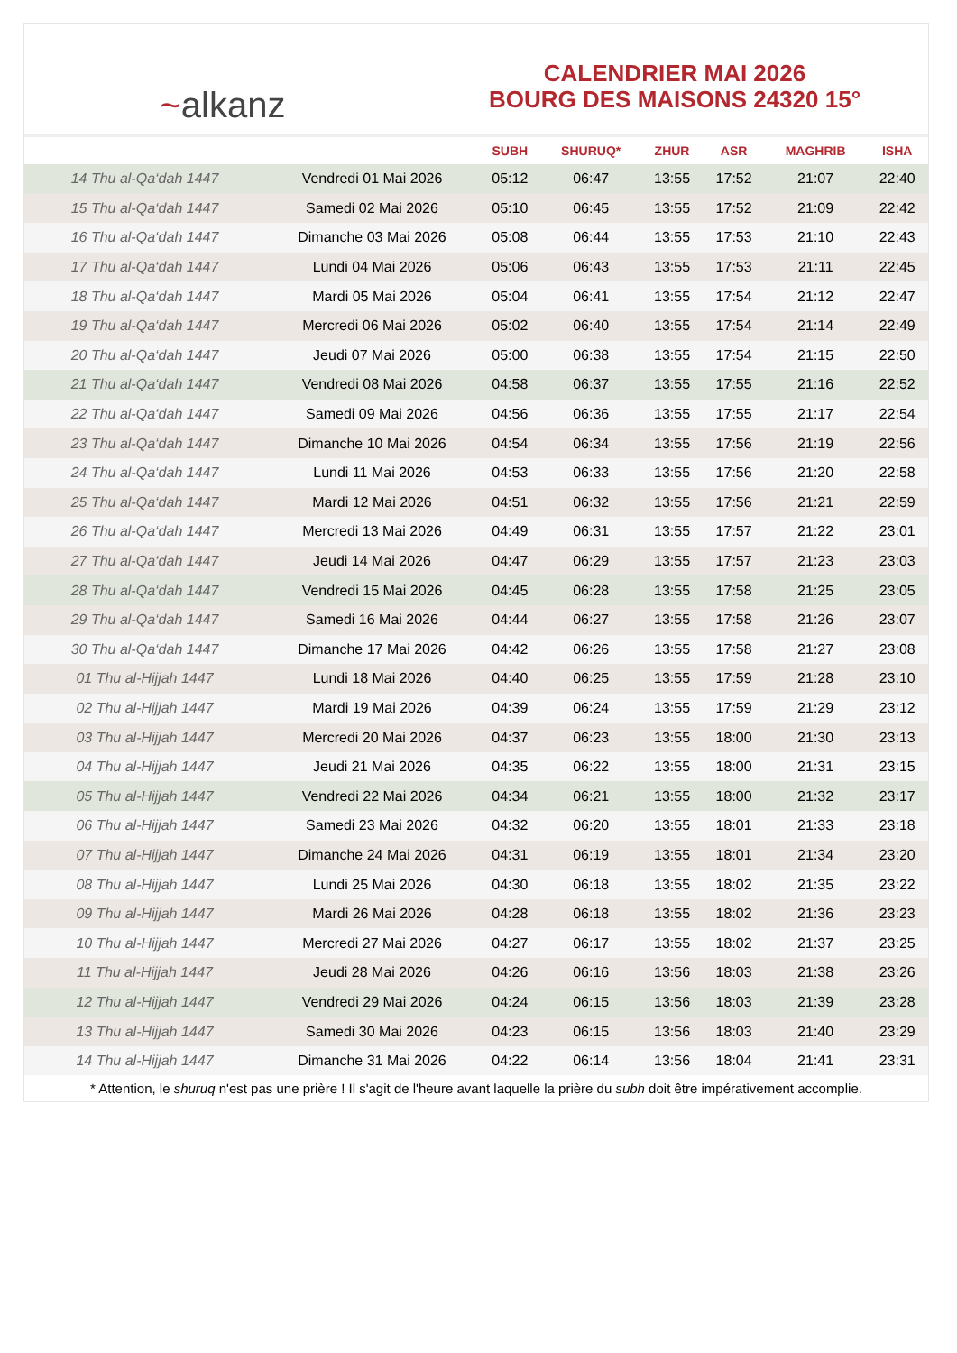~alkanz
CALENDRIER MAI 2026
BOURG DES MAISONS 24320 15°
| | | SUBH | SHURUQ* | ZHUR | ASR | MAGHRIB | ISHA |
| --- | --- | --- | --- | --- | --- | --- | --- |
| 14 Thu al-Qa‘dah 1447 | Vendredi 01 Mai 2026 | 05:12 | 06:47 | 13:55 | 17:52 | 21:07 | 22:40 |
| 15 Thu al-Qa‘dah 1447 | Samedi 02 Mai 2026 | 05:10 | 06:45 | 13:55 | 17:52 | 21:09 | 22:42 |
| 16 Thu al-Qa‘dah 1447 | Dimanche 03 Mai 2026 | 05:08 | 06:44 | 13:55 | 17:53 | 21:10 | 22:43 |
| 17 Thu al-Qa‘dah 1447 | Lundi 04 Mai 2026 | 05:06 | 06:43 | 13:55 | 17:53 | 21:11 | 22:45 |
| 18 Thu al-Qa‘dah 1447 | Mardi 05 Mai 2026 | 05:04 | 06:41 | 13:55 | 17:54 | 21:12 | 22:47 |
| 19 Thu al-Qa‘dah 1447 | Mercredi 06 Mai 2026 | 05:02 | 06:40 | 13:55 | 17:54 | 21:14 | 22:49 |
| 20 Thu al-Qa‘dah 1447 | Jeudi 07 Mai 2026 | 05:00 | 06:38 | 13:55 | 17:54 | 21:15 | 22:50 |
| 21 Thu al-Qa‘dah 1447 | Vendredi 08 Mai 2026 | 04:58 | 06:37 | 13:55 | 17:55 | 21:16 | 22:52 |
| 22 Thu al-Qa‘dah 1447 | Samedi 09 Mai 2026 | 04:56 | 06:36 | 13:55 | 17:55 | 21:17 | 22:54 |
| 23 Thu al-Qa‘dah 1447 | Dimanche 10 Mai 2026 | 04:54 | 06:34 | 13:55 | 17:56 | 21:19 | 22:56 |
| 24 Thu al-Qa‘dah 1447 | Lundi 11 Mai 2026 | 04:53 | 06:33 | 13:55 | 17:56 | 21:20 | 22:58 |
| 25 Thu al-Qa‘dah 1447 | Mardi 12 Mai 2026 | 04:51 | 06:32 | 13:55 | 17:56 | 21:21 | 22:59 |
| 26 Thu al-Qa‘dah 1447 | Mercredi 13 Mai 2026 | 04:49 | 06:31 | 13:55 | 17:57 | 21:22 | 23:01 |
| 27 Thu al-Qa‘dah 1447 | Jeudi 14 Mai 2026 | 04:47 | 06:29 | 13:55 | 17:57 | 21:23 | 23:03 |
| 28 Thu al-Qa‘dah 1447 | Vendredi 15 Mai 2026 | 04:45 | 06:28 | 13:55 | 17:58 | 21:25 | 23:05 |
| 29 Thu al-Qa‘dah 1447 | Samedi 16 Mai 2026 | 04:44 | 06:27 | 13:55 | 17:58 | 21:26 | 23:07 |
| 30 Thu al-Qa‘dah 1447 | Dimanche 17 Mai 2026 | 04:42 | 06:26 | 13:55 | 17:58 | 21:27 | 23:08 |
| 01 Thu al-Hijjah 1447 | Lundi 18 Mai 2026 | 04:40 | 06:25 | 13:55 | 17:59 | 21:28 | 23:10 |
| 02 Thu al-Hijjah 1447 | Mardi 19 Mai 2026 | 04:39 | 06:24 | 13:55 | 17:59 | 21:29 | 23:12 |
| 03 Thu al-Hijjah 1447 | Mercredi 20 Mai 2026 | 04:37 | 06:23 | 13:55 | 18:00 | 21:30 | 23:13 |
| 04 Thu al-Hijjah 1447 | Jeudi 21 Mai 2026 | 04:35 | 06:22 | 13:55 | 18:00 | 21:31 | 23:15 |
| 05 Thu al-Hijjah 1447 | Vendredi 22 Mai 2026 | 04:34 | 06:21 | 13:55 | 18:00 | 21:32 | 23:17 |
| 06 Thu al-Hijjah 1447 | Samedi 23 Mai 2026 | 04:32 | 06:20 | 13:55 | 18:01 | 21:33 | 23:18 |
| 07 Thu al-Hijjah 1447 | Dimanche 24 Mai 2026 | 04:31 | 06:19 | 13:55 | 18:01 | 21:34 | 23:20 |
| 08 Thu al-Hijjah 1447 | Lundi 25 Mai 2026 | 04:30 | 06:18 | 13:55 | 18:02 | 21:35 | 23:22 |
| 09 Thu al-Hijjah 1447 | Mardi 26 Mai 2026 | 04:28 | 06:18 | 13:55 | 18:02 | 21:36 | 23:23 |
| 10 Thu al-Hijjah 1447 | Mercredi 27 Mai 2026 | 04:27 | 06:17 | 13:55 | 18:02 | 21:37 | 23:25 |
| 11 Thu al-Hijjah 1447 | Jeudi 28 Mai 2026 | 04:26 | 06:16 | 13:56 | 18:03 | 21:38 | 23:26 |
| 12 Thu al-Hijjah 1447 | Vendredi 29 Mai 2026 | 04:24 | 06:15 | 13:56 | 18:03 | 21:39 | 23:28 |
| 13 Thu al-Hijjah 1447 | Samedi 30 Mai 2026 | 04:23 | 06:15 | 13:56 | 18:03 | 21:40 | 23:29 |
| 14 Thu al-Hijjah 1447 | Dimanche 31 Mai 2026 | 04:22 | 06:14 | 13:56 | 18:04 | 21:41 | 23:31 |
* Attention, le shuruq n'est pas une prière ! Il s'agit de l'heure avant laquelle la prière du subh doit être impérativement accomplie.